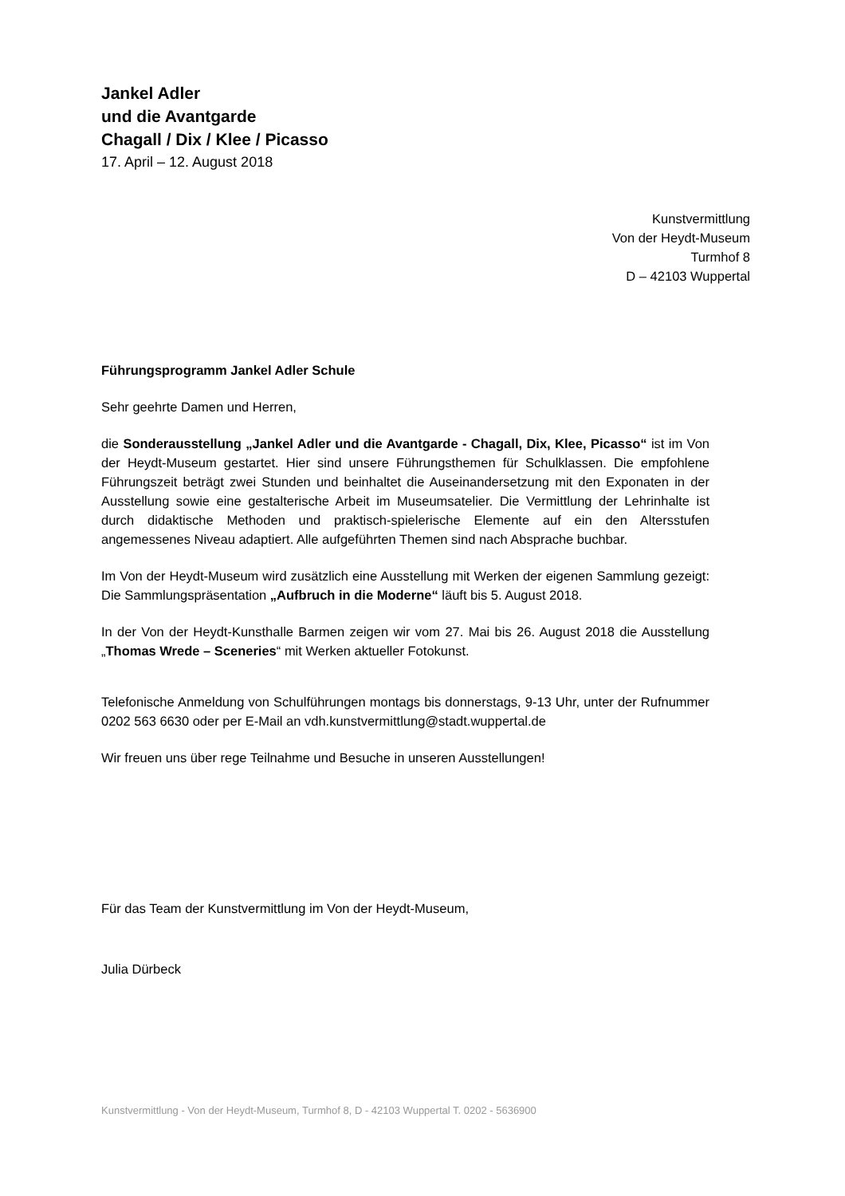Jankel Adler
und die Avantgarde
Chagall / Dix / Klee / Picasso
17. April – 12. August 2018
Kunstvermittlung
Von der Heydt-Museum
Turmhof 8
D – 42103 Wuppertal
Führungsprogramm Jankel Adler Schule
Sehr geehrte Damen und Herren,
die Sonderausstellung „Jankel Adler und die Avantgarde - Chagall, Dix, Klee, Picasso“ ist im Von der Heydt-Museum gestartet. Hier sind unsere Führungsthemen für Schulklassen. Die empfohlene Führungszeit beträgt zwei Stunden und beinhaltet die Auseinandersetzung mit den Exponaten in der Ausstellung sowie eine gestalterische Arbeit im Museumsatelier. Die Vermittlung der Lehrinhalte ist durch didaktische Methoden und praktisch-spielerische Elemente auf ein den Altersstufen angemessenes Niveau adaptiert. Alle aufgeführten Themen sind nach Absprache buchbar.
Im Von der Heydt-Museum wird zusätzlich eine Ausstellung mit Werken der eigenen Sammlung gezeigt: Die Sammlungspräsentation „Aufbruch in die Moderne“ läuft bis 5. August 2018.
In der Von der Heydt-Kunsthalle Barmen zeigen wir vom 27. Mai bis 26. August 2018 die Ausstellung „Thomas Wrede – Sceneries“ mit Werken aktueller Fotokunst.
Telefonische Anmeldung von Schulführungen montags bis donnerstags, 9-13 Uhr, unter der Rufnummer 0202 563 6630 oder per E-Mail an vdh.kunstvermittlung@stadt.wuppertal.de
Wir freuen uns über rege Teilnahme und Besuche in unseren Ausstellungen!
Für das Team der Kunstvermittlung im Von der Heydt-Museum,
Julia Dürbeck
Kunstvermittlung - Von der Heydt-Museum, Turmhof 8, D - 42103 Wuppertal T. 0202 - 5636900